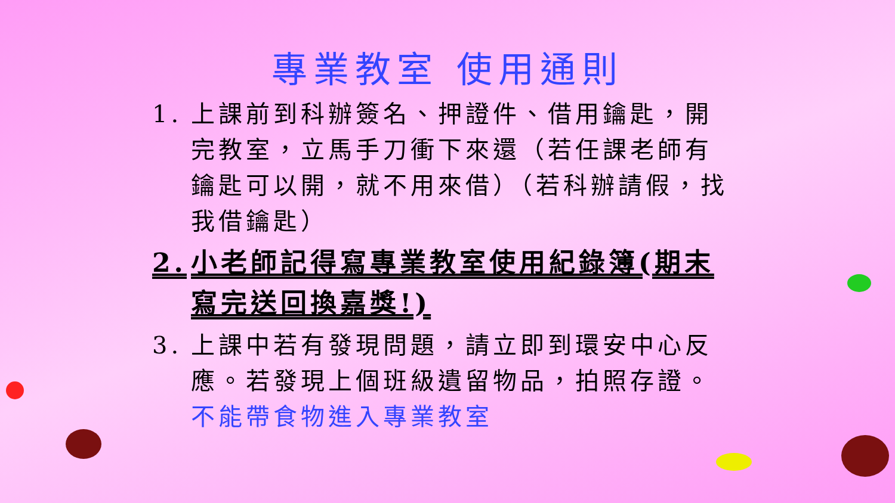專業教室 使用通則
1. 上課前到科辦簽名、押證件、借用鑰匙，開完教室，立馬手刀衝下來還（若任課老師有鑰匙可以開，就不用來借）（若科辦請假，找我借鑰匙）
2. 小老師記得寫專業教室使用紀錄簿(期末寫完送回換嘉獎!)
3. 上課中若有發現問題，請立即到環安中心反應。若發現上個班級遺留物品，拍照存證。不能帶食物進入專業教室